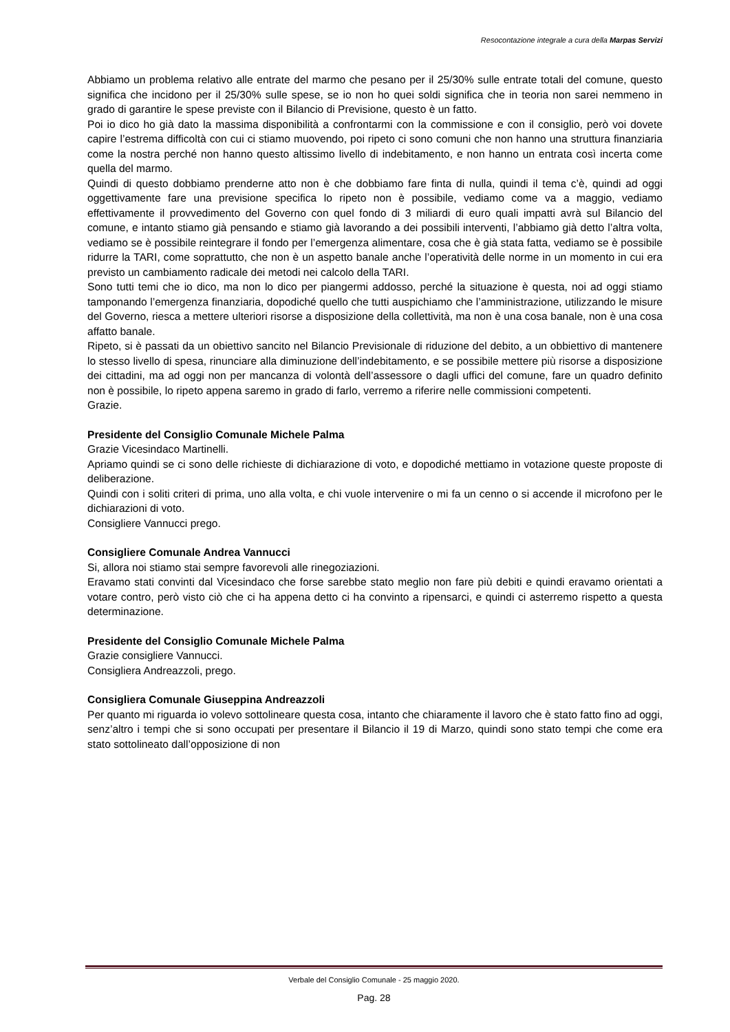Resocontazione integrale a cura della Marpas Servizi
Abbiamo un problema relativo alle entrate del marmo che pesano per il 25/30% sulle entrate totali del comune, questo significa che incidono per il 25/30% sulle spese, se io non ho quei soldi significa che in teoria non sarei nemmeno in grado di garantire le spese previste con il Bilancio di Previsione, questo è un fatto.
Poi io dico ho già dato la massima disponibilità a confrontarmi con la commissione e con il consiglio, però voi dovete capire l’estrema difficoltà con cui ci stiamo muovendo, poi ripeto ci sono comuni che non hanno una struttura finanziaria come la nostra perché non hanno questo altissimo livello di indebitamento, e non hanno un entrata così incerta come quella del marmo.
Quindi di questo dobbiamo prenderne atto non è che dobbiamo fare finta di nulla, quindi il tema c’è, quindi ad oggi oggettivamente fare una previsione specifica lo ripeto non è possibile, vediamo come va a maggio, vediamo effettivamente il provvedimento del Governo con quel fondo di 3 miliardi di euro quali impatti avrà sul Bilancio del comune, e intanto stiamo già pensando e stiamo già lavorando a dei possibili interventi, l’abbiamo già detto l’altra volta, vediamo se è possibile reintegrare il fondo per l’emergenza alimentare, cosa che è già stata fatta, vediamo se è possibile ridurre la TARI, come soprattutto, che non è un aspetto banale anche l’operatività delle norme in un momento in cui era previsto un cambiamento radicale dei metodi nei calcolo della TARI.
Sono tutti temi che io dico, ma non lo dico per piangermi addosso, perché la situazione è questa, noi ad oggi stiamo tamponando l’emergenza finanziaria, dopodiché quello che tutti auspichiamo che l’amministrazione, utilizzando le misure del Governo, riesca a mettere ulteriori risorse a disposizione della collettività, ma non è una cosa banale, non è una cosa affatto banale.
Ripeto, si è passati da un obiettivo sancito nel Bilancio Previsionale di riduzione del debito, a un obbiettivo di mantenere lo stesso livello di spesa, rinunciare alla diminuzione dell’indebitamento, e se possibile mettere più risorse a disposizione dei cittadini, ma ad oggi non per mancanza di volontà dell’assessore o dagli uffici del comune, fare un quadro definito non è possibile, lo ripeto appena saremo in grado di farlo, verremo a riferire nelle commissioni competenti.
Grazie.
Presidente del Consiglio Comunale Michele Palma
Grazie Vicesindaco Martinelli.
Apriamo quindi se ci sono delle richieste di dichiarazione di voto, e dopodiché mettiamo in votazione queste proposte di deliberazione.
Quindi con i soliti criteri di prima, uno alla volta, e chi vuole intervenire o mi fa un cenno o si accende il microfono per le dichiarazioni di voto.
Consigliere Vannucci prego.
Consigliere Comunale Andrea Vannucci
Si, allora noi stiamo stai sempre favorevoli alle rinegoziazioni.
Eravamo stati convinti dal Vicesindaco che forse sarebbe stato meglio non fare più debiti e quindi eravamo orientati a votare contro, però visto ciò che ci ha appena detto ci ha convinto a ripensarci, e quindi ci asterremo rispetto a questa determinazione.
Presidente del Consiglio Comunale Michele Palma
Grazie consigliere Vannucci.
Consigliera Andreazzoli, prego.
Consigliera Comunale Giuseppina Andreazzoli
Per quanto mi riguarda io volevo sottolineare questa cosa, intanto che chiaramente il lavoro che è stato fatto fino ad oggi, senz’altro i tempi che si sono occupati per presentare il Bilancio il 19 di Marzo, quindi sono stato tempi che come era stato sottolineato dall’opposizione di non
Verbale del Consiglio Comunale - 25 maggio 2020.
Pag. 28